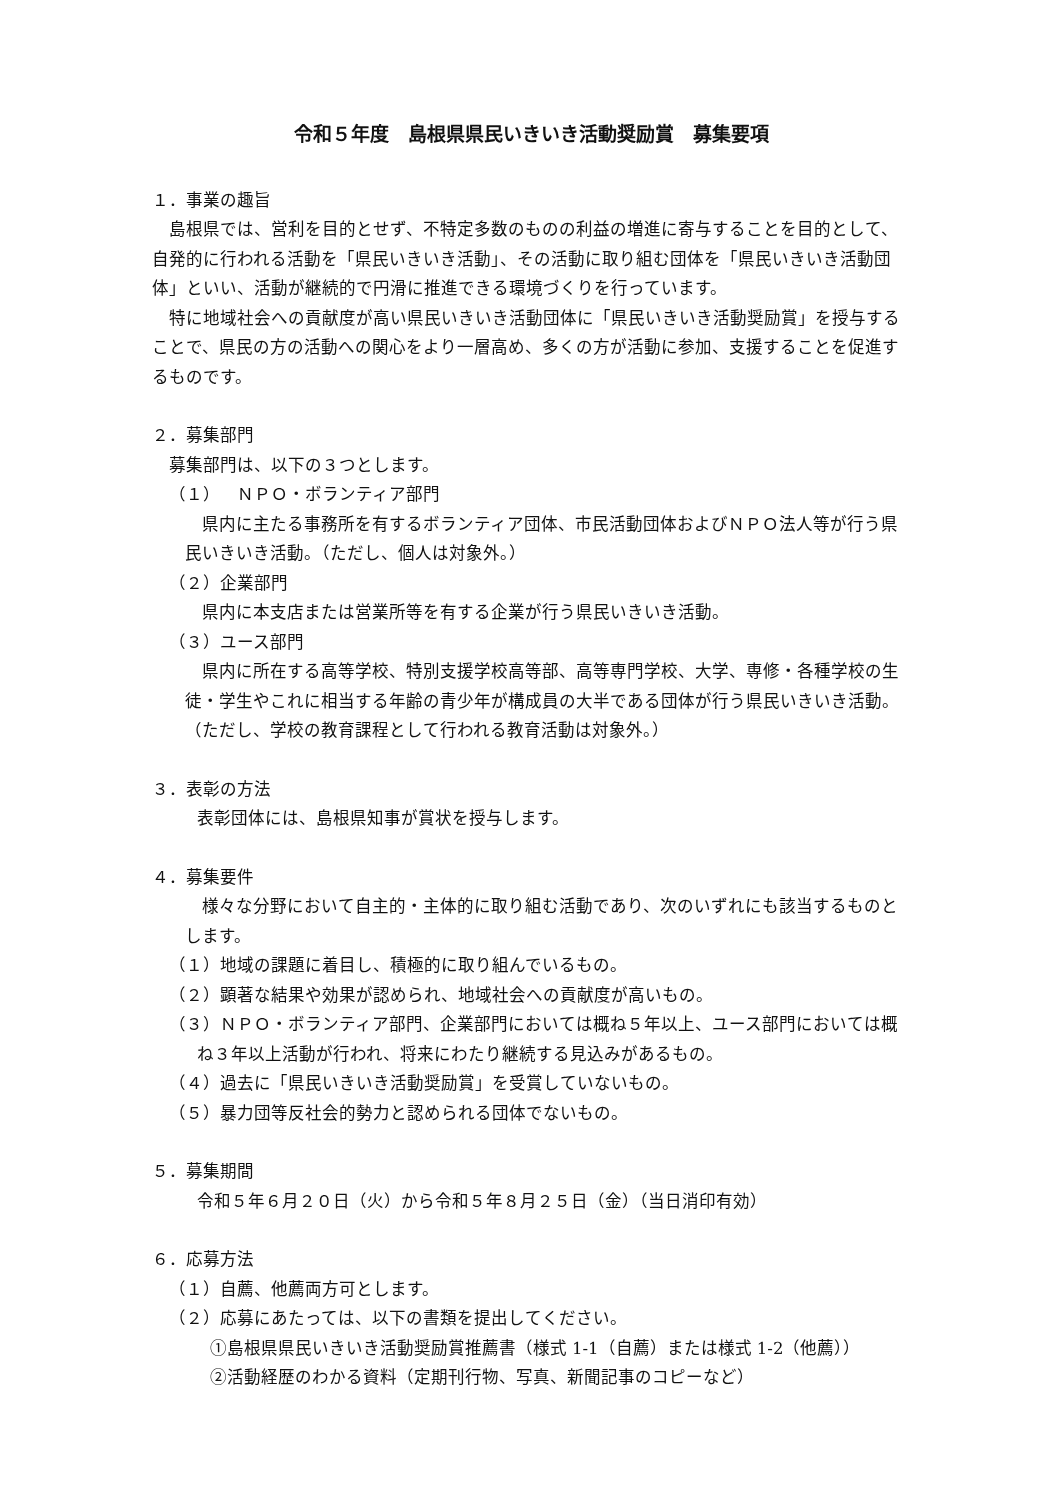令和５年度　島根県県民いきいき活動奨励賞　募集要項
１．事業の趣旨
島根県では、営利を目的とせず、不特定多数のものの利益の増進に寄与することを目的として、自発的に行われる活動を「県民いきいき活動」、その活動に取り組む団体を「県民いきいき活動団体」といい、活動が継続的で円滑に推進できる環境づくりを行っています。
特に地域社会への貢献度が高い県民いきいき活動団体に「県民いきいき活動奨励賞」を授与することで、県民の方の活動への関心をより一層高め、多くの方が活動に参加、支援することを促進するものです。
２．募集部門
募集部門は、以下の３つとします。
（１）　ＮＰＯ・ボランティア部門
県内に主たる事務所を有するボランティア団体、市民活動団体およびＮＰＯ法人等が行う県民いきいき活動。（ただし、個人は対象外。）
（２）企業部門
県内に本支店または営業所等を有する企業が行う県民いきいき活動。
（３）ユース部門
県内に所在する高等学校、特別支援学校高等部、高等専門学校、大学、専修・各種学校の生徒・学生やこれに相当する年齢の青少年が構成員の大半である団体が行う県民いきいき活動。（ただし、学校の教育課程として行われる教育活動は対象外。）
３．表彰の方法
表彰団体には、島根県知事が賞状を授与します。
４．募集要件
様々な分野において自主的・主体的に取り組む活動であり、次のいずれにも該当するものとします。
（１）地域の課題に着目し、積極的に取り組んでいるもの。
（２）顕著な結果や効果が認められ、地域社会への貢献度が高いもの。
（３）ＮＰＯ・ボランティア部門、企業部門においては概ね５年以上、ユース部門においては概ね３年以上活動が行われ、将来にわたり継続する見込みがあるもの。
（４）過去に「県民いきいき活動奨励賞」を受賞していないもの。
（５）暴力団等反社会的勢力と認められる団体でないもの。
５．募集期間
令和５年６月２０日（火）から令和５年８月２５日（金）（当日消印有効）
６．応募方法
（１）自薦、他薦両方可とします。
（２）応募にあたっては、以下の書類を提出してください。
①島根県県民いきいき活動奨励賞推薦書（様式 1-1（自薦）または様式 1-2（他薦））
②活動経歴のわかる資料（定期刊行物、写真、新聞記事のコピーなど）